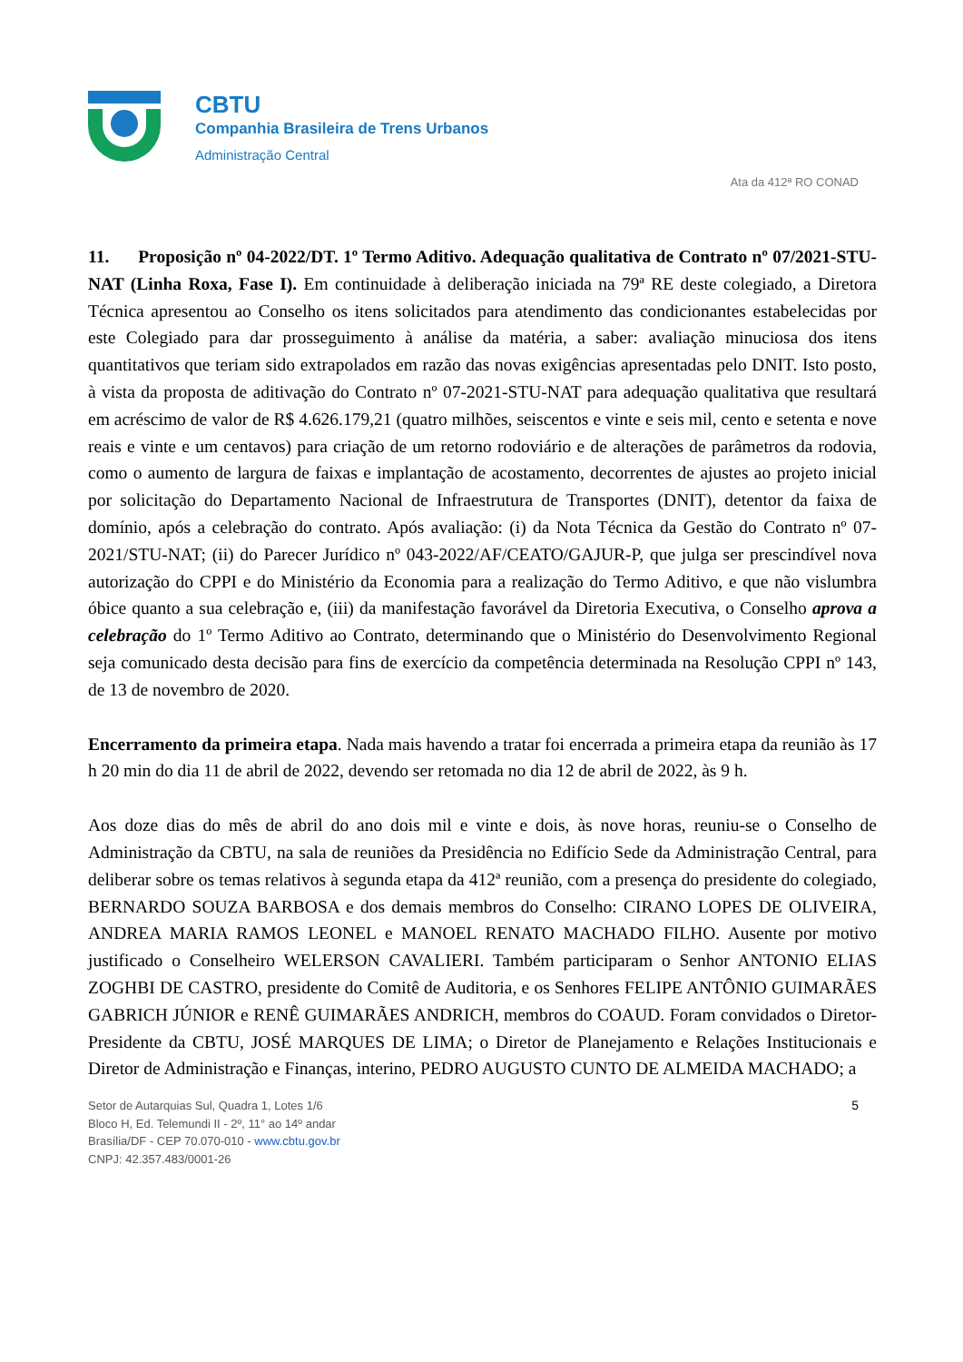CBTU
Companhia Brasileira de Trens Urbanos
Administração Central
Ata da 412ª RO CONAD
11. Proposição nº 04-2022/DT. 1º Termo Aditivo. Adequação qualitativa de Contrato nº 07/2021-STU-NAT (Linha Roxa, Fase I). Em continuidade à deliberação iniciada na 79ª RE deste colegiado, a Diretora Técnica apresentou ao Conselho os itens solicitados para atendimento das condicionantes estabelecidas por este Colegiado para dar prosseguimento à análise da matéria, a saber: avaliação minuciosa dos itens quantitativos que teriam sido extrapolados em razão das novas exigências apresentadas pelo DNIT. Isto posto, à vista da proposta de aditivação do Contrato nº 07-2021-STU-NAT para adequação qualitativa que resultará em acréscimo de valor de R$ 4.626.179,21 (quatro milhões, seiscentos e vinte e seis mil, cento e setenta e nove reais e vinte e um centavos) para criação de um retorno rodoviário e de alterações de parâmetros da rodovia, como o aumento de largura de faixas e implantação de acostamento, decorrentes de ajustes ao projeto inicial por solicitação do Departamento Nacional de Infraestrutura de Transportes (DNIT), detentor da faixa de domínio, após a celebração do contrato. Após avaliação: (i) da Nota Técnica da Gestão do Contrato nº 07-2021/STU-NAT; (ii) do Parecer Jurídico nº 043-2022/AF/CEATO/GAJUR-P, que julga ser prescindível nova autorização do CPPI e do Ministério da Economia para a realização do Termo Aditivo, e que não vislumbra óbice quanto a sua celebração e, (iii) da manifestação favorável da Diretoria Executiva, o Conselho aprova a celebração do 1º Termo Aditivo ao Contrato, determinando que o Ministério do Desenvolvimento Regional seja comunicado desta decisão para fins de exercício da competência determinada na Resolução CPPI nº 143, de 13 de novembro de 2020.
Encerramento da primeira etapa. Nada mais havendo a tratar foi encerrada a primeira etapa da reunião às 17 h 20 min do dia 11 de abril de 2022, devendo ser retomada no dia 12 de abril de 2022, às 9 h.
Aos doze dias do mês de abril do ano dois mil e vinte e dois, às nove horas, reuniu-se o Conselho de Administração da CBTU, na sala de reuniões da Presidência no Edifício Sede da Administração Central, para deliberar sobre os temas relativos à segunda etapa da 412ª reunião, com a presença do presidente do colegiado, BERNARDO SOUZA BARBOSA e dos demais membros do Conselho: CIRANO LOPES DE OLIVEIRA, ANDREA MARIA RAMOS LEONEL e MANOEL RENATO MACHADO FILHO. Ausente por motivo justificado o Conselheiro WELERSON CAVALIERI. Também participaram o Senhor ANTONIO ELIAS ZOGHBI DE CASTRO, presidente do Comitê de Auditoria, e os Senhores FELIPE ANTÔNIO GUIMARÃES GABRICH JÚNIOR e RENÊ GUIMARÃES ANDRICH, membros do COAUD. Foram convidados o Diretor-Presidente da CBTU, JOSÉ MARQUES DE LIMA; o Diretor de Planejamento e Relações Institucionais e Diretor de Administração e Finanças, interino, PEDRO AUGUSTO CUNTO DE ALMEIDA MACHADO; a
Setor de Autarquias Sul, Quadra 1, Lotes 1/6
Bloco H, Ed. Telemundi II - 2º, 11° ao 14º andar
Brasília/DF - CEP 70.070-010 - www.cbtu.gov.br
CNPJ: 42.357.483/0001-26
5